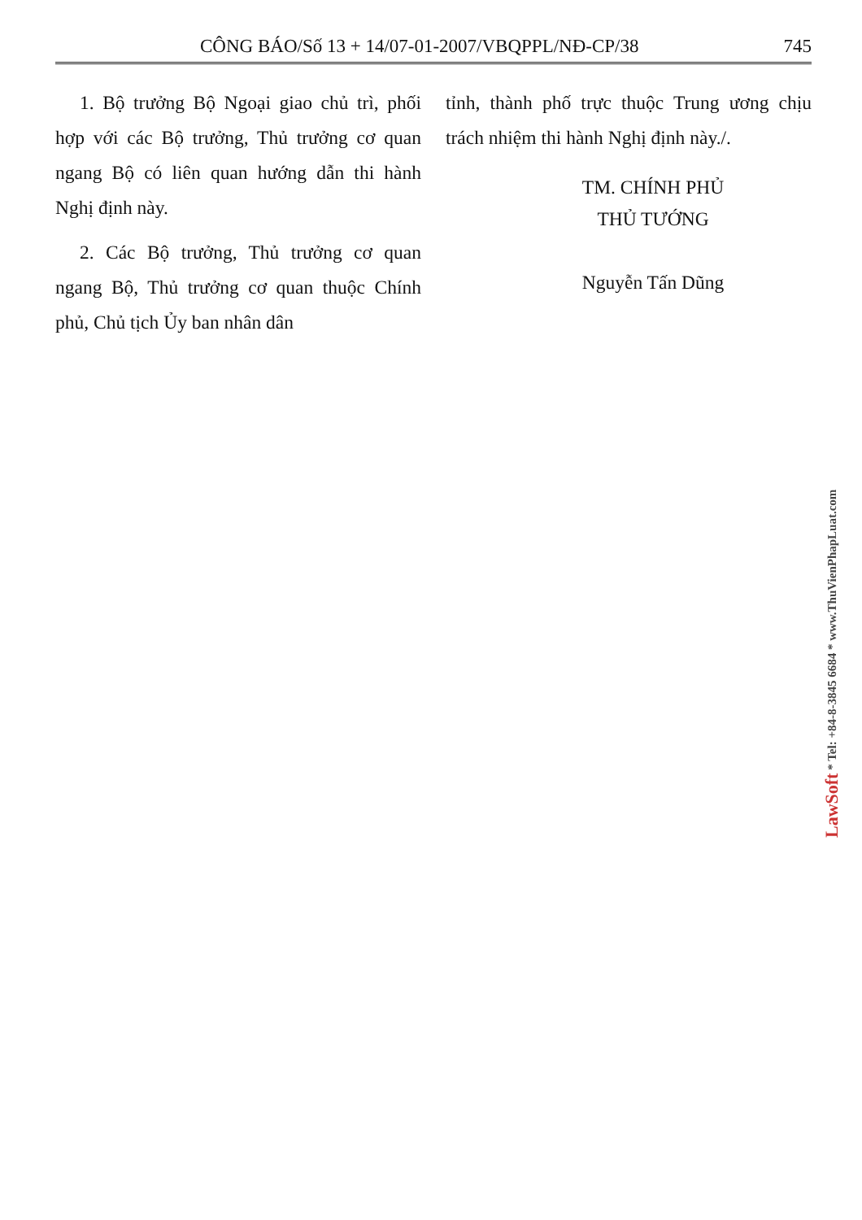CÔNG BÁO/Số 13 + 14/07-01-2007/VBQPPL/NĐ-CP/38 745
1. Bộ trưởng Bộ Ngoại giao chủ trì, phối hợp với các Bộ trưởng, Thủ trưởng cơ quan ngang Bộ có liên quan hướng dẫn thi hành Nghị định này.
2. Các Bộ trưởng, Thủ trưởng cơ quan ngang Bộ, Thủ trưởng cơ quan thuộc Chính phủ, Chủ tịch Ủy ban nhân dân
tỉnh, thành phố trực thuộc Trung ương chịu trách nhiệm thi hành Nghị định này./.
TM. CHÍNH PHỦ
THỦ TƯỚNG
Nguyễn Tấn Dũng
LawSoft * Tel: +84-8-3845 6684 * www.ThuVienPhapLuat.com